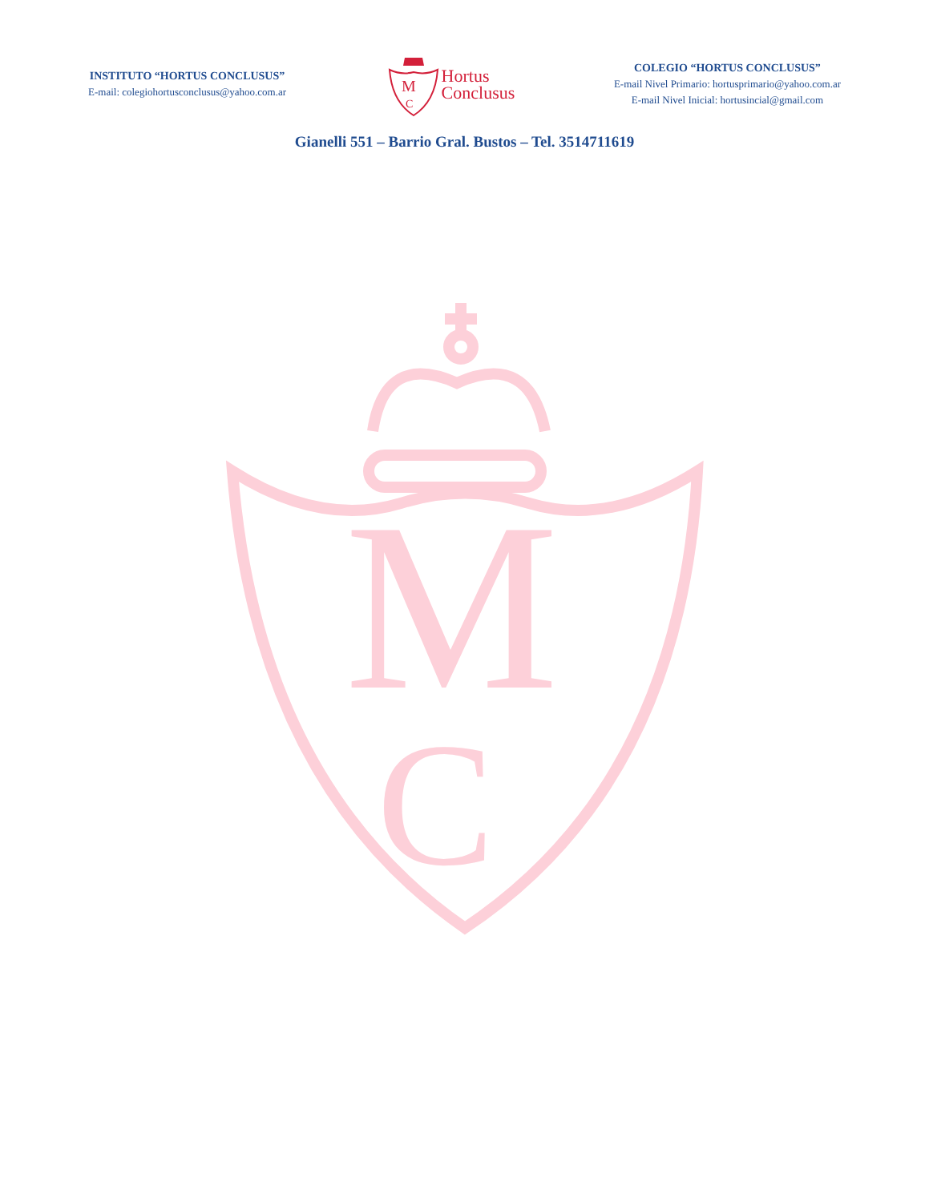INSTITUTO “HORTUS CONCLUSUS”
E-mail: colegiohortusconclusus@yahoo.com.ar
M
C
Hortus
Conclusus
COLEGIO “HORTUS CONCLUSUS”
E-mail Nivel Primario: hortusprimario@yahoo.com.ar
E-mail Nivel Inicial: hortusincial@gmail.com
Gianelli 551 – Barrio Gral. Bustos – Tel. 3514711619
M
C